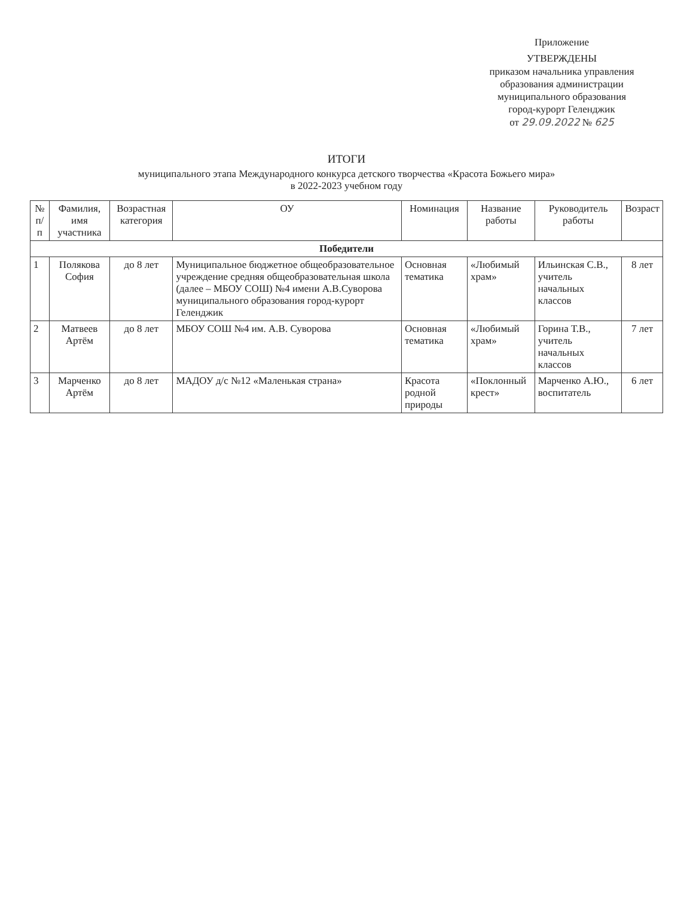Приложение
УТВЕРЖДЕНЫ
приказом начальника управления
образования администрации
муниципального образования
город-курорт Геленджик
от 29.09.2022 № 625
ИТОГИ
муниципального этапа Международного конкурса детского творчества «Красота Божьего мира»
в 2022-2023 учебном году
| № п/п | Фамилия, имя участника | Возрастная категория | ОУ | Номинация | Название работы | Руководитель работы | Возраст |
| --- | --- | --- | --- | --- | --- | --- | --- |
| Победители | | | | | | | |
| 1 | Полякова София | до 8 лет | Муниципальное бюджетное общеобразовательное учреждение средняя общеобразовательная школа (далее – МБОУ СОШ) №4 имени А.В.Суворова муниципального образования город-курорт Геленджик | Основная тематика | «Любимый храм» | Ильинская С.В., учитель начальных классов | 8 лет |
| 2 | Матвеев Артём | до 8 лет | МБОУ СОШ №4 им. А.В. Суворова | Основная тематика | «Любимый храм» | Горина Т.В., учитель начальных классов | 7 лет |
| 3 | Марченко Артём | до 8 лет | МАДОУ д/с №12 «Маленькая страна» | Красота родной природы | «Поклонный крест» | Марченко А.Ю., воспитатель | 6 лет |